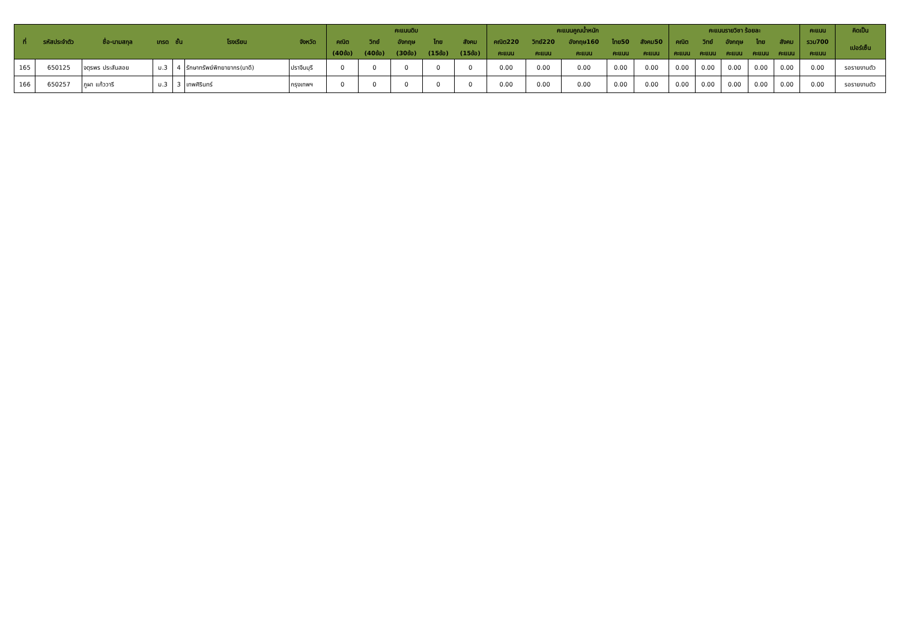| ที่ | รหัสประจำตัว | ชื่อ-นามสกุล | เกรด | ชั้น | โรงเรียน | จังหวัด | คะแนนดิบ | | | | | คะแนนคูณน้ำหนัก | | | | | คะแนนรายวิชา ร้อยละ | | | | | คะแนน | คิดเป็น |
| --- | --- | --- | --- | --- | --- | --- | --- | --- | --- | --- | --- | --- | --- | --- | --- | --- | --- | --- | --- | --- | --- | --- | --- |
| | | | | | | | คณิต | วิทย์ | อังกฤษ | ไทย | สังคม | คณิต220 | วิทย์220 | อังกฤษ160 | ไทย50 | สังคม50 | คณิต | วิทย์ | อังกฤษ | ไทย | สังคม | รวม700 | เปอร์เซ็น |
| | | | | | | | (40ข้อ) | (40ข้อ) | (30ข้อ) | (15ข้อ) | (15ข้อ) | คะแนน | คะแนน | คะแนน | คะแนน | คะแนน | คะแนน | คะแนน | คะแนน | คะแนน | คะแนน | คะแนน | |
| 165 | 650125 | จตุรพร ประสันสอย | ม.3 | 4 | รักษาทรัพย์พิทยายากร(นาดี) | ปราจีนบุรี | 0 | 0 | 0 | 0 | 0 | 0.00 | 0.00 | 0.00 | 0.00 | 0.00 | 0.00 | 0.00 | 0.00 | 0.00 | 0.00 | 0.00 | รอรายงานตัว |
| 166 | 650257 | ภูผา แก้ววารี | ม.3 | 3 | เทพศิรินทร์ | กรุงเทพฯ | 0 | 0 | 0 | 0 | 0 | 0.00 | 0.00 | 0.00 | 0.00 | 0.00 | 0.00 | 0.00 | 0.00 | 0.00 | 0.00 | 0.00 | รอรายงานตัว |